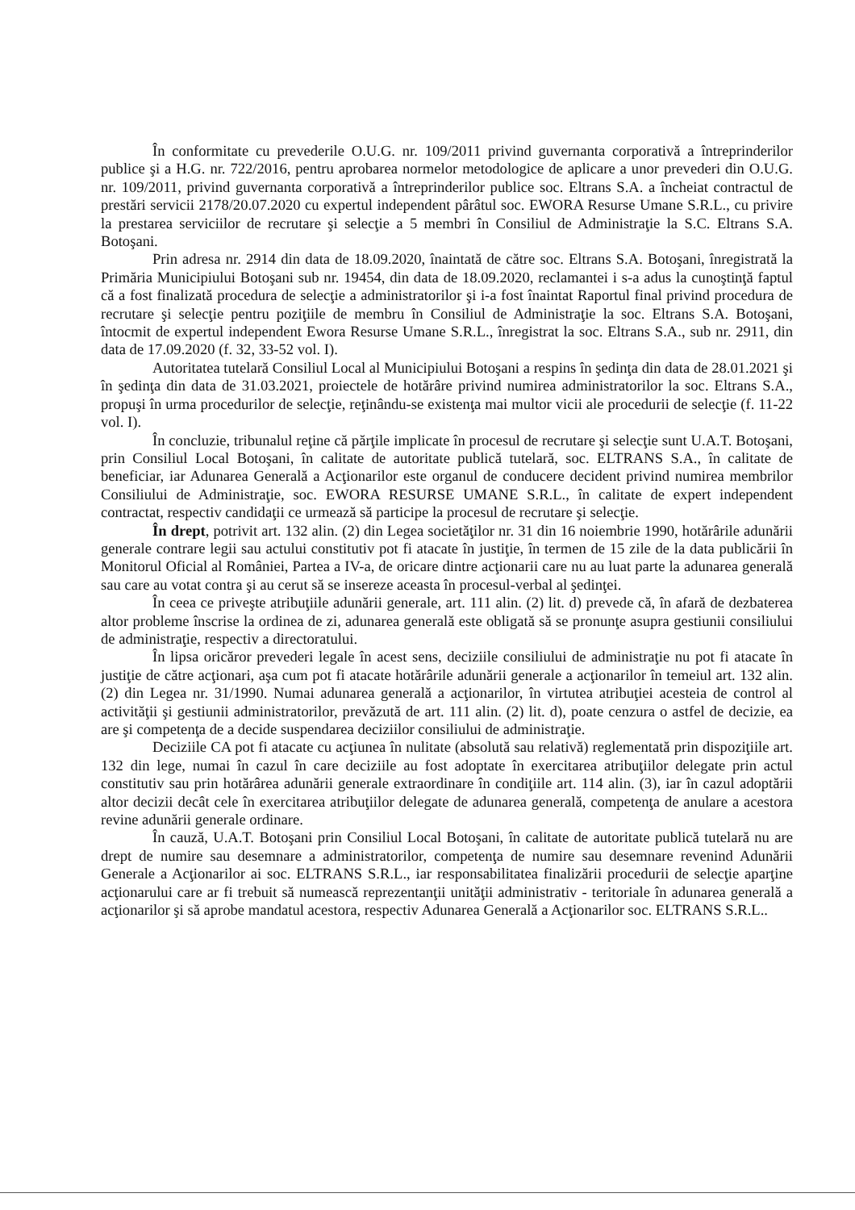În conformitate cu prevederile O.U.G. nr. 109/2011 privind guvernanta corporativă a întreprinderilor publice şi a H.G. nr. 722/2016, pentru aprobarea normelor metodologice de aplicare a unor prevederi din O.U.G. nr. 109/2011, privind guvernanta corporativă a întreprinderilor publice soc. Eltrans S.A. a încheiat contractul de prestări servicii 2178/20.07.2020 cu expertul independent pârâtul soc. EWORA Resurse Umane S.R.L., cu privire la prestarea serviciilor de recrutare şi selecţie a 5 membri în Consiliul de Administraţie la S.C. Eltrans S.A. Botoşani.
Prin adresa nr. 2914 din data de 18.09.2020, înaintată de către soc. Eltrans S.A. Botoşani, înregistrată la Primăria Municipiului Botoşani sub nr. 19454, din data de 18.09.2020, reclamantei i s-a adus la cunoştinţă faptul că a fost finalizată procedura de selecţie a administratorilor şi i-a fost înaintat Raportul final privind procedura de recrutare şi selecţie pentru poziţiile de membru în Consiliul de Administraţie la soc. Eltrans S.A. Botoşani, întocmit de expertul independent Ewora Resurse Umane S.R.L., înregistrat la soc. Eltrans S.A., sub nr. 2911, din data de 17.09.2020 (f. 32, 33-52 vol. I).
Autoritatea tutelară Consiliul Local al Municipiului Botoşani a respins în şedinţa din data de 28.01.2021 şi în şedinţa din data de 31.03.2021, proiectele de hotărâre privind numirea administratorilor la soc. Eltrans S.A., propuşi în urma procedurilor de selecţie, reţinându-se existenţa mai multor vicii ale procedurii de selecţie (f. 11-22 vol. I).
În concluzie, tribunalul reţine că părţile implicate în procesul de recrutare şi selecţie sunt U.A.T. Botoşani, prin Consiliul Local Botoşani, în calitate de autoritate publică tutelară, soc. ELTRANS S.A., în calitate de beneficiar, iar Adunarea Generală a Acţionarilor este organul de conducere decident privind numirea membrilor Consiliului de Administraţie, soc. EWORA RESURSE UMANE S.R.L., în calitate de expert independent contractat, respectiv candidaţii ce urmează să participe la procesul de recrutare şi selecţie.
În drept, potrivit art. 132 alin. (2) din Legea societăţilor nr. 31 din 16 noiembrie 1990, hotărârile adunării generale contrare legii sau actului constitutiv pot fi atacate în justiţie, în termen de 15 zile de la data publicării în Monitorul Oficial al României, Partea a IV-a, de oricare dintre acţionarii care nu au luat parte la adunarea generală sau care au votat contra şi au cerut să se insereze aceasta în procesul-verbal al şedinţei.
În ceea ce priveşte atribuţiile adunării generale, art. 111 alin. (2) lit. d) prevede că, în afară de dezbaterea altor probleme înscrise la ordinea de zi, adunarea generală este obligată să se pronunţe asupra gestiunii consiliului de administraţie, respectiv a directoratului.
În lipsa oricăror prevederi legale în acest sens, deciziile consiliului de administraţie nu pot fi atacate în justiţie de către acţionari, aşa cum pot fi atacate hotărârile adunării generale a acţionarilor în temeiul art. 132 alin. (2) din Legea nr. 31/1990. Numai adunarea generală a acţionarilor, în virtutea atribuţiei acesteia de control al activităţii şi gestiunii administratorilor, prevăzută de art. 111 alin. (2) lit. d), poate cenzura o astfel de decizie, ea are şi competenţa de a decide suspendarea deciziilor consiliului de administraţie.
Deciziile CA pot fi atacate cu acţiunea în nulitate (absolută sau relativă) reglementată prin dispoziţiile art. 132 din lege, numai în cazul în care deciziile au fost adoptate în exercitarea atribuţiilor delegate prin actul constitutiv sau prin hotărârea adunării generale extraordinare în condiţiile art. 114 alin. (3), iar în cazul adoptării altor decizii decât cele în exercitarea atribuţiilor delegate de adunarea generală, competenţa de anulare a acestora revine adunării generale ordinare.
În cauză, U.A.T. Botoşani prin Consiliul Local Botoşani, în calitate de autoritate publică tutelară nu are drept de numire sau desemnare a administratorilor, competenţa de numire sau desemnare revenind Adunării Generale a Acţionarilor ai soc. ELTRANS S.R.L., iar responsabilitatea finalizării procedurii de selecţie aparţine acţionarului care ar fi trebuit să numească reprezentanţii unităţii administrativ - teritoriale în adunarea generală a acţionarilor şi să aprobe mandatul acestora, respectiv Adunarea Generală a Acţionarilor soc. ELTRANS S.R.L..